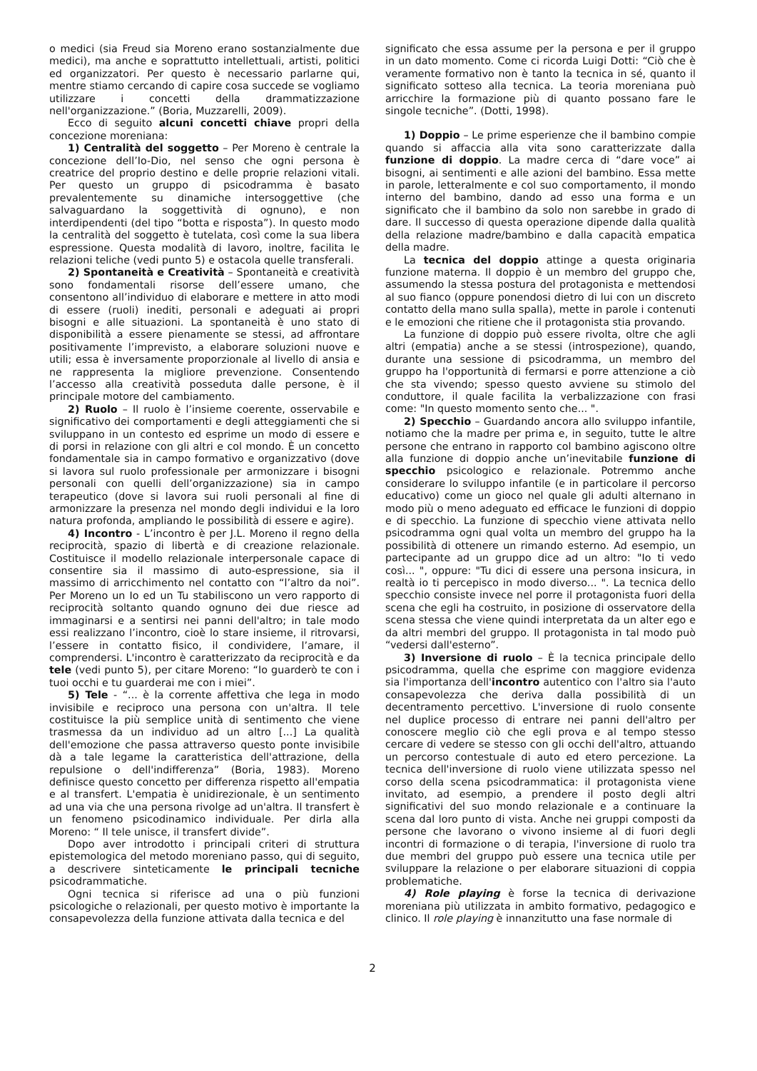o medici (sia Freud sia Moreno erano sostanzialmente due medici), ma anche e soprattutto intellettuali, artisti, politici ed organizzatori. Per questo è necessario parlarne qui, mentre stiamo cercando di capire cosa succede se vogliamo utilizzare i concetti della drammatizzazione nell'organizzazione.” (Boria, Muzzarelli, 2009).
Ecco di seguito alcuni concetti chiave propri della concezione moreniana:
1) Centralità del soggetto – Per Moreno è centrale la concezione dell’Io-Dio, nel senso che ogni persona è creatrice del proprio destino e delle proprie relazioni vitali. Per questo un gruppo di psicodramma è basato prevalentemente su dinamiche intersoggettive (che salvaguardano la soggettività di ognuno), e non interdipendenti (del tipo “botta e risposta”). In questo modo la centralità del soggetto è tutelata, così come la sua libera espressione. Questa modalità di lavoro, inoltre, facilita le relazioni teliche (vedi punto 5) e ostacola quelle transferali.
2) Spontaneità e Creatività – Spontaneità e creatività sono fondamentali risorse dell’essere umano, che consentono all’individuo di elaborare e mettere in atto modi di essere (ruoli) inediti, personali e adeguati ai propri bisogni e alle situazioni. La spontaneità è uno stato di disponibilità a essere pienamente se stessi, ad affrontare positivamente l’imprevisto, a elaborare soluzioni nuove e utili; essa è inversamente proporzionale al livello di ansia e ne rappresenta la migliore prevenzione. Consentendo l’accesso alla creatività posseduta dalle persone, è il principale motore del cambiamento.
2) Ruolo – Il ruolo è l’insieme coerente, osservabile e significativo dei comportamenti e degli atteggiamenti che si sviluppano in un contesto ed esprime un modo di essere e di porsi in relazione con gli altri e col mondo. È un concetto fondamentale sia in campo formativo e organizzativo (dove si lavora sul ruolo professionale per armonizzare i bisogni personali con quelli dell’organizzazione) sia in campo terapeutico (dove si lavora sui ruoli personali al fine di armonizzare la presenza nel mondo degli individui e la loro natura profonda, ampliando le possibilità di essere e agire).
4) Incontro - L’incontro è per J.L. Moreno il regno della reciprocità, spazio di libertà e di creazione relazionale. Costituisce il modello relazionale interpersonale capace di consentire sia il massimo di auto-espressione, sia il massimo di arricchimento nel contatto con “l’altro da noi”. Per Moreno un Io ed un Tu stabiliscono un vero rapporto di reciprocità soltanto quando ognuno dei due riesce ad immaginarsi e a sentirsi nei panni dell'altro; in tale modo essi realizzano l’incontro, cioè lo stare insieme, il ritrovarsi, l’essere in contatto fisico, il condividere, l’amare, il comprendersi. L'incontro è caratterizzato da reciprocità e da tele (vedi punto 5), per citare Moreno: “Io guarderò te con i tuoi occhi e tu guarderai me con i miei”.
5) Tele - “... è la corrente affettiva che lega in modo invisibile e reciproco una persona con un'altra. Il tele costituisce la più semplice unità di sentimento che viene trasmessa da un individuo ad un altro [...] La qualità dell'emozione che passa attraverso questo ponte invisibile dà a tale legame la caratteristica dell'attrazione, della repulsione o dell'indifferenza” (Boria, 1983). Moreno definisce questo concetto per differenza rispetto all'empatia e al transfert. L'empatia è unidirezionale, è un sentimento ad una via che una persona rivolge ad un'altra. Il transfert è un fenomeno psicodinamico individuale. Per dirla alla Moreno: “ Il tele unisce, il transfert divide”.
Dopo aver introdotto i principali criteri di struttura epistemologica del metodo moreniano passo, qui di seguito, a descrivere sinteticamente le principali tecniche psicodrammatiche.
Ogni tecnica si riferisce ad una o più funzioni psicologiche o relazionali, per questo motivo è importante la consapevolezza della funzione attivata dalla tecnica e del
significato che essa assume per la persona e per il gruppo in un dato momento. Come ci ricorda Luigi Dotti: “Ciò che è veramente formativo non è tanto la tecnica in sé, quanto il significato sotteso alla tecnica. La teoria moreniana può arricchire la formazione più di quanto possano fare le singole tecniche”. (Dotti, 1998).
1) Doppio – Le prime esperienze che il bambino compie quando si affaccia alla vita sono caratterizzate dalla funzione di doppio. La madre cerca di “dare voce” ai bisogni, ai sentimenti e alle azioni del bambino. Essa mette in parole, letteralmente e col suo comportamento, il mondo interno del bambino, dando ad esso una forma e un significato che il bambino da solo non sarebbe in grado di dare. Il successo di questa operazione dipende dalla qualità della relazione madre/bambino e dalla capacità empatica della madre.
La tecnica del doppio attinge a questa originaria funzione materna. Il doppio è un membro del gruppo che, assumendo la stessa postura del protagonista e mettendosi al suo fianco (oppure ponendosi dietro di lui con un discreto contatto della mano sulla spalla), mette in parole i contenuti e le emozioni che ritiene che il protagonista stia provando.
La funzione di doppio può essere rivolta, oltre che agli altri (empatia) anche a se stessi (introspezione), quando, durante una sessione di psicodramma, un membro del gruppo ha l'opportunità di fermarsi e porre attenzione a ciò che sta vivendo; spesso questo avviene su stimolo del conduttore, il quale facilita la verbalizzazione con frasi come: "In questo momento sento che... ".
2) Specchio – Guardando ancora allo sviluppo infantile, notiamo che la madre per prima e, in seguito, tutte le altre persone che entrano in rapporto col bambino agiscono oltre alla funzione di doppio anche un’inevitabile funzione di specchio psicologico e relazionale. Potremmo anche considerare lo sviluppo infantile (e in particolare il percorso educativo) come un gioco nel quale gli adulti alternano in modo più o meno adeguato ed efficace le funzioni di doppio e di specchio. La funzione di specchio viene attivata nello psicodramma ogni qual volta un membro del gruppo ha la possibilità di ottenere un rimando esterno. Ad esempio, un partecipante ad un gruppo dice ad un altro: "Io ti vedo così... ", oppure: "Tu dici di essere una persona insicura, in realtà io ti percepisco in modo diverso... ". La tecnica dello specchio consiste invece nel porre il protagonista fuori della scena che egli ha costruito, in posizione di osservatore della scena stessa che viene quindi interpretata da un alter ego e da altri membri del gruppo. Il protagonista in tal modo può “vedersi dall'esterno”.
3) Inversione di ruolo – È la tecnica principale dello psicodramma, quella che esprime con maggiore evidenza sia l'importanza dell'incontro autentico con l'altro sia l'auto consapevolezza che deriva dalla possibilità di un decentramento percettivo. L'inversione di ruolo consente nel duplice processo di entrare nei panni dell'altro per conoscere meglio ciò che egli prova e al tempo stesso cercare di vedere se stesso con gli occhi dell'altro, attuando un percorso contestuale di auto ed etero percezione. La tecnica dell'inversione di ruolo viene utilizzata spesso nel corso della scena psicodrammatica: il protagonista viene invitato, ad esempio, a prendere il posto degli altri significativi del suo mondo relazionale e a continuare la scena dal loro punto di vista. Anche nei gruppi composti da persone che lavorano o vivono insieme al di fuori degli incontri di formazione o di terapia, l'inversione di ruolo tra due membri del gruppo può essere una tecnica utile per sviluppare la relazione o per elaborare situazioni di coppia problematiche.
4) Role playing è forse la tecnica di derivazione moreniana più utilizzata in ambito formativo, pedagogico e clinico. Il role playing è innanzitutto una fase normale di
2